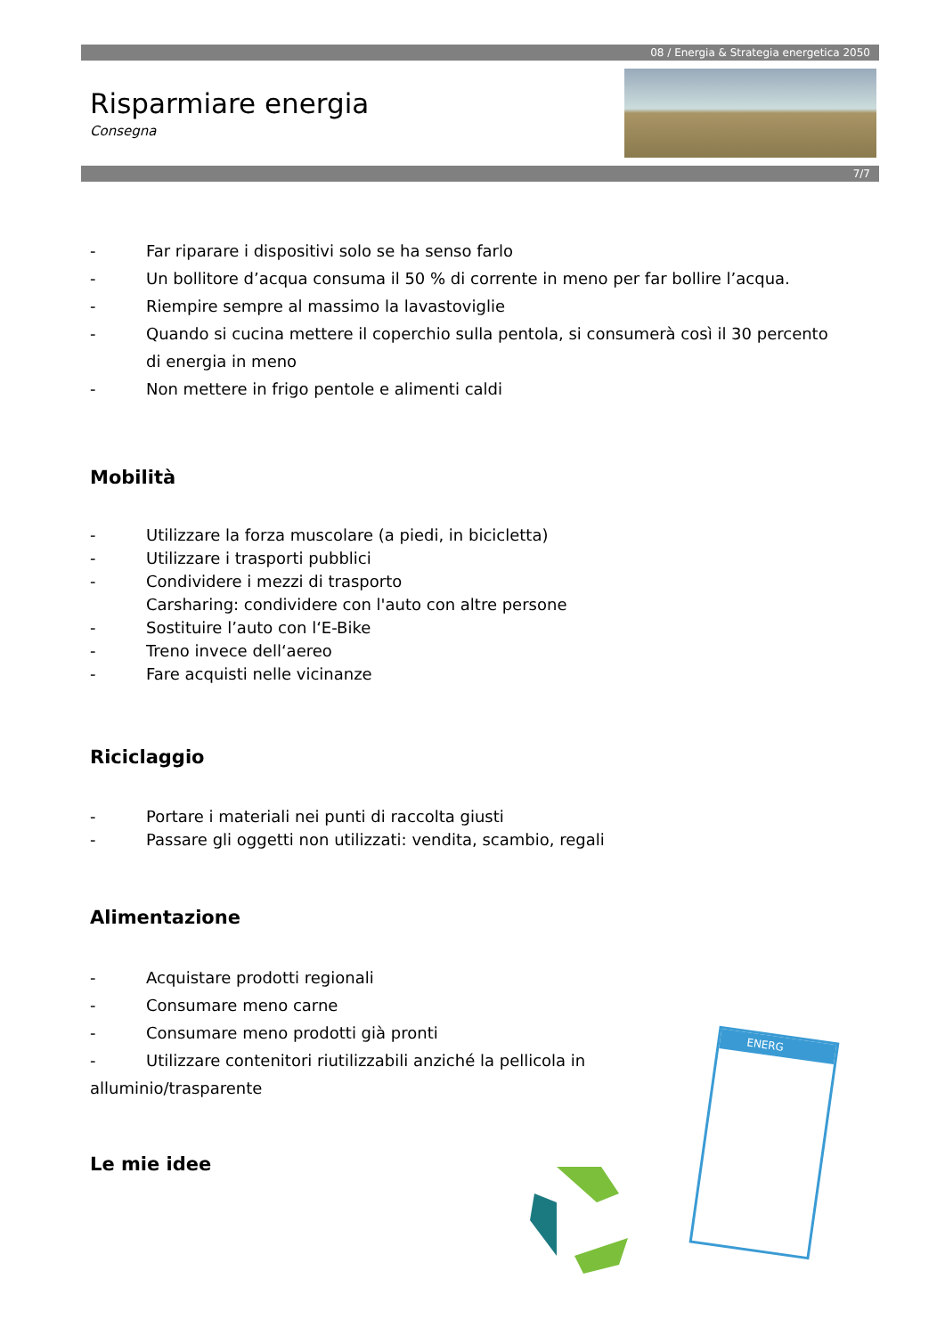08 / Energia & Strategia energetica 2050
7/7
Risparmiare energia
Consegna
- Far riparare i dispositivi solo se ha senso farlo
- Un bollitore d’acqua consuma il 50 % di corrente in meno per far bollire l’acqua.
- Riempire sempre al massimo la lavastoviglie
- Quando si cucina mettere il coperchio sulla pentola, si consumerà così il 30 percento di energia in meno
- Non mettere in frigo pentole e alimenti caldi
Mobilità
- Utilizzare la forza muscolare (a piedi, in bicicletta)
- Utilizzare i trasporti pubblici
- Condividere i mezzi di trasporto
Carsharing: condividere con l'auto con altre persone
- Sostituire l’auto con l‘E-Bike
- Treno invece dell‘aereo
- Fare acquisti nelle vicinanze
Riciclaggio
- Portare i materiali nei punti di raccolta giusti
- Passare gli oggetti non utilizzati: vendita, scambio, regali
Alimentazione
- Acquistare prodotti regionali
- Consumare meno carne
- Consumare meno prodotti già pronti
- Utilizzare contenitori riutilizzabili anziché la pellicola in alluminio/trasparente
Le mie idee
ENERG